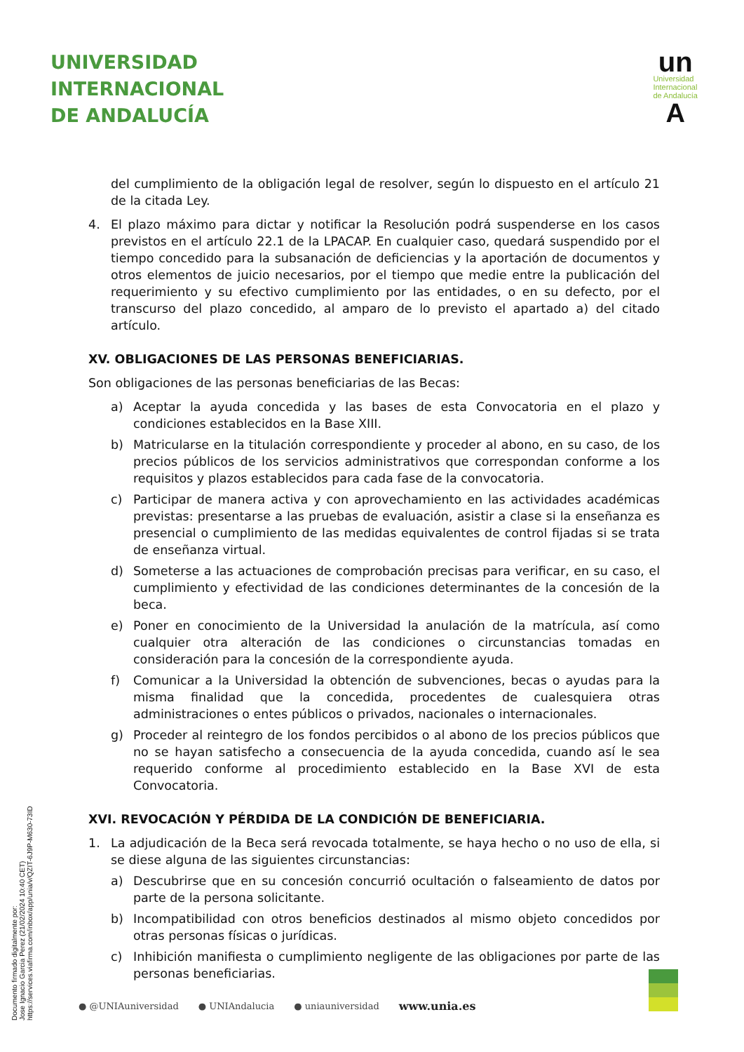UNIVERSIDAD
INTERNACIONAL
DE ANDALUCÍA
un
Universidad
Internacional
de Andalucía
A
del cumplimiento de la obligación legal de resolver, según lo dispuesto en el artículo 21 de la citada Ley.
4. El plazo máximo para dictar y notificar la Resolución podrá suspenderse en los casos previstos en el artículo 22.1 de la LPACAP. En cualquier caso, quedará suspendido por el tiempo concedido para la subsanación de deficiencias y la aportación de documentos y otros elementos de juicio necesarios, por el tiempo que medie entre la publicación del requerimiento y su efectivo cumplimiento por las entidades, o en su defecto, por el transcurso del plazo concedido, al amparo de lo previsto el apartado a) del citado artículo.
XV. OBLIGACIONES DE LAS PERSONAS BENEFICIARIAS.
Son obligaciones de las personas beneficiarias de las Becas:
a) Aceptar la ayuda concedida y las bases de esta Convocatoria en el plazo y condiciones establecidos en la Base XIII.
b) Matricularse en la titulación correspondiente y proceder al abono, en su caso, de los precios públicos de los servicios administrativos que correspondan conforme a los requisitos y plazos establecidos para cada fase de la convocatoria.
c) Participar de manera activa y con aprovechamiento en las actividades académicas previstas: presentarse a las pruebas de evaluación, asistir a clase si la enseñanza es presencial o cumplimiento de las medidas equivalentes de control fijadas si se trata de enseñanza virtual.
d) Someterse a las actuaciones de comprobación precisas para verificar, en su caso, el cumplimiento y efectividad de las condiciones determinantes de la concesión de la beca.
e) Poner en conocimiento de la Universidad la anulación de la matrícula, así como cualquier otra alteración de las condiciones o circunstancias tomadas en consideración para la concesión de la correspondiente ayuda.
f) Comunicar a la Universidad la obtención de subvenciones, becas o ayudas para la misma finalidad que la concedida, procedentes de cualesquiera otras administraciones o entes públicos o privados, nacionales o internacionales.
g) Proceder al reintegro de los fondos percibidos o al abono de los precios públicos que no se hayan satisfecho a consecuencia de la ayuda concedida, cuando así le sea requerido conforme al procedimiento establecido en la Base XVI de esta Convocatoria.
XVI. REVOCACIÓN Y PÉRDIDA DE LA CONDICIÓN DE BENEFICIARIA.
1. La adjudicación de la Beca será revocada totalmente, se haya hecho o no uso de ella, si se diese alguna de las siguientes circunstancias:
a) Descubrirse que en su concesión concurrió ocultación o falseamiento de datos por parte de la persona solicitante.
b) Incompatibilidad con otros beneficios destinados al mismo objeto concedidos por otras personas físicas o jurídicas.
c) Inhibición manifiesta o cumplimiento negligente de las obligaciones por parte de las personas beneficiarias.
Documento firmado digitalmente por:
Jose Ignacio Garcia Perez (21/02/2024 10:40 CET)
https://services.viafirma.com/inbox/app/unia/v/QZIT-6J9P-M630-73ID
● @UNIAuniversidad ● UNIAndalucia ● uniauniversidad www.unia.es